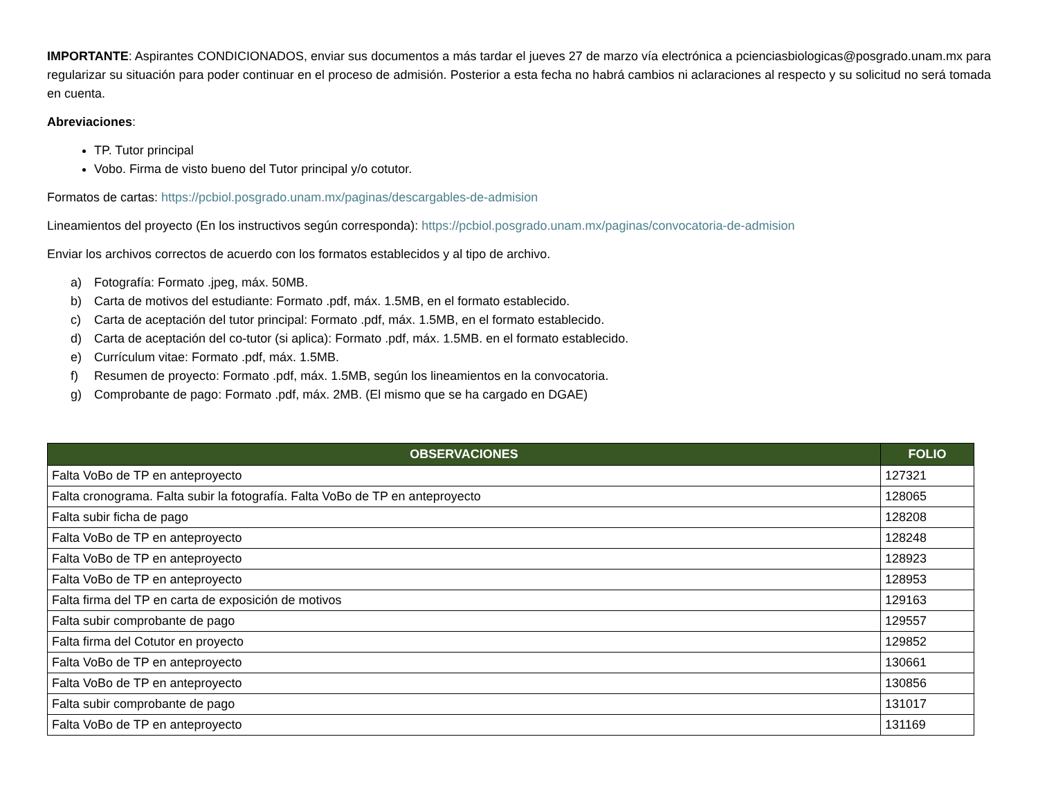IMPORTANTE: Aspirantes CONDICIONADOS, enviar sus documentos a más tardar el jueves 27 de marzo vía electrónica a pcienciasbiologicas@posgrado.unam.mx para regularizar su situación para poder continuar en el proceso de admisión. Posterior a esta fecha no habrá cambios ni aclaraciones al respecto y su solicitud no será tomada en cuenta.
Abreviaciones:
TP. Tutor principal
Vobo. Firma de visto bueno del Tutor principal y/o cotutor.
Formatos de cartas: https://pcbiol.posgrado.unam.mx/paginas/descargables-de-admision
Lineamientos del proyecto (En los instructivos según corresponda): https://pcbiol.posgrado.unam.mx/paginas/convocatoria-de-admision
Enviar los archivos correctos de acuerdo con los formatos establecidos y al tipo de archivo.
a) Fotografía: Formato .jpeg, máx. 50MB.
b) Carta de motivos del estudiante: Formato .pdf, máx. 1.5MB, en el formato establecido.
c) Carta de aceptación del tutor principal: Formato .pdf, máx. 1.5MB, en el formato establecido.
d) Carta de aceptación del co-tutor (si aplica): Formato .pdf, máx. 1.5MB. en el formato establecido.
e) Currículum vitae: Formato .pdf, máx. 1.5MB.
f) Resumen de proyecto: Formato .pdf, máx. 1.5MB, según los lineamientos en la convocatoria.
g) Comprobante de pago: Formato .pdf, máx. 2MB. (El mismo que se ha cargado en DGAE)
| OBSERVACIONES | FOLIO |
| --- | --- |
| Falta VoBo de TP en anteproyecto | 127321 |
| Falta cronograma. Falta subir la fotografía. Falta VoBo de TP en anteproyecto | 128065 |
| Falta subir ficha de pago | 128208 |
| Falta VoBo de TP en anteproyecto | 128248 |
| Falta VoBo de TP en anteproyecto | 128923 |
| Falta VoBo de TP en anteproyecto | 128953 |
| Falta firma del TP en carta de exposición de motivos | 129163 |
| Falta subir comprobante de pago | 129557 |
| Falta firma del Cotutor en proyecto | 129852 |
| Falta VoBo de TP en anteproyecto | 130661 |
| Falta VoBo de TP en anteproyecto | 130856 |
| Falta subir comprobante de pago | 131017 |
| Falta VoBo de TP en anteproyecto | 131169 |